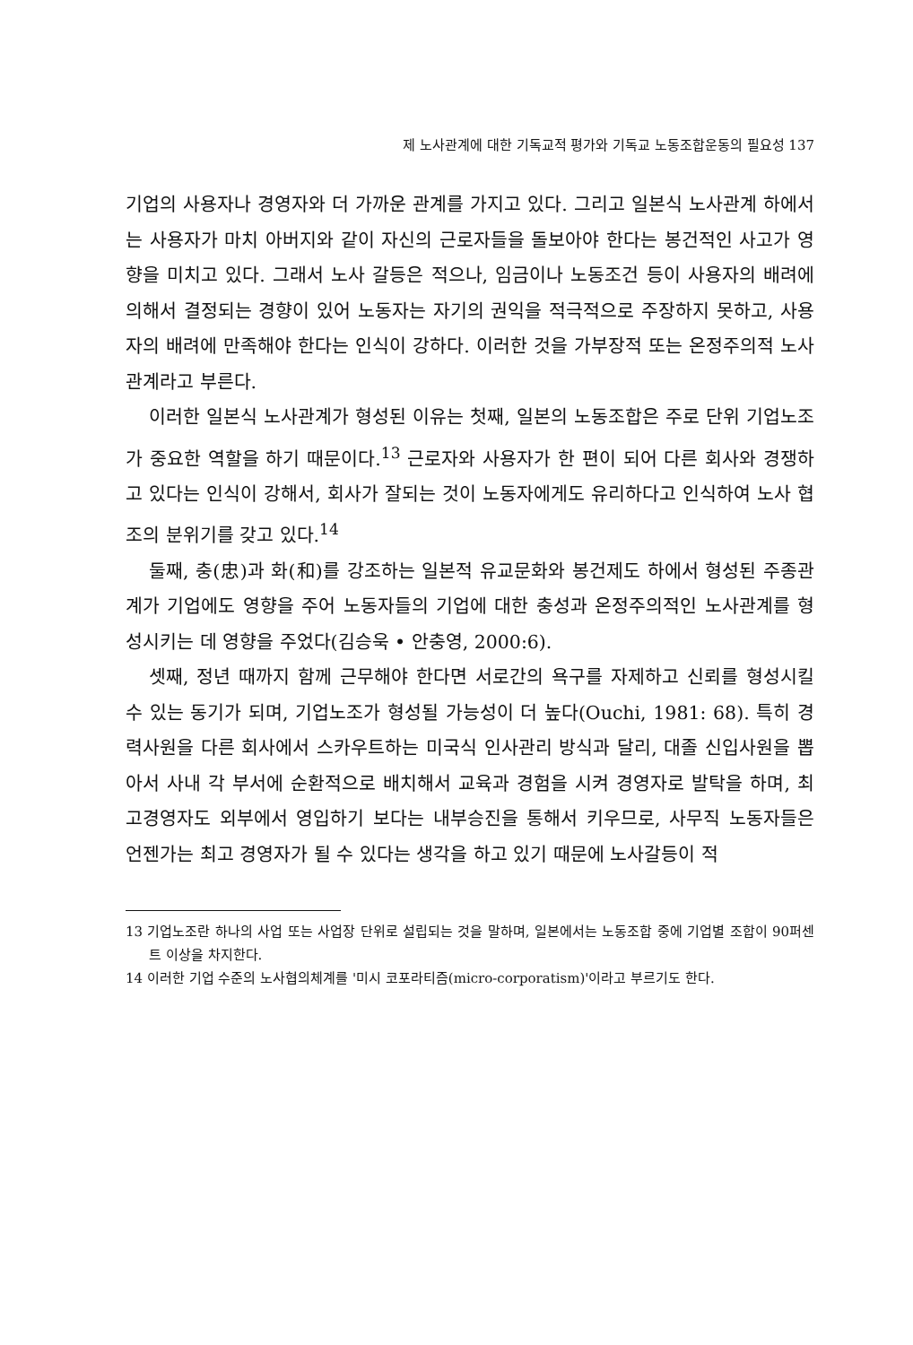제 노사관계에 대한 기독교적 평가와 기독교 노동조합운동의 필요성 137
기업의 사용자나 경영자와 더 가까운 관계를 가지고 있다. 그리고 일본식 노사관계 하에서는 사용자가 마치 아버지와 같이 자신의 근로자들을 돌보아야 한다는 봉건적인 사고가 영향을 미치고 있다. 그래서 노사 갈등은 적으나, 임금이나 노동조건 등이 사용자의 배려에 의해서 결정되는 경향이 있어 노동자는 자기의 권익을 적극적으로 주장하지 못하고, 사용자의 배려에 만족해야 한다는 인식이 강하다. 이러한 것을 가부장적 또는 온정주의적 노사관계라고 부른다.
이러한 일본식 노사관계가 형성된 이유는 첫째, 일본의 노동조합은 주로 단위 기업노조가 중요한 역할을 하기 때문이다.<sup>13</sup> 근로자와 사용자가 한 편이 되어 다른 회사와 경쟁하고 있다는 인식이 강해서, 회사가 잘되는 것이 노동자에게도 유리하다고 인식하여 노사 협조의 분위기를 갖고 있다.<sup>14</sup>
둘째, 충(忠)과 화(和)를 강조하는 일본적 유교문화와 봉건제도 하에서 형성된 주종관계가 기업에도 영향을 주어 노동자들의 기업에 대한 충성과 온정주의적인 노사관계를 형성시키는 데 영향을 주었다(김승욱 • 안충영, 2000:6).
셋째, 정년 때까지 함께 근무해야 한다면 서로간의 욕구를 자제하고 신뢰를 형성시킬 수 있는 동기가 되며, 기업노조가 형성될 가능성이 더 높다(Ouchi, 1981: 68). 특히 경력사원을 다른 회사에서 스카우트하는 미국식 인사관리 방식과 달리, 대졸 신입사원을 뽑아서 사내 각 부서에 순환적으로 배치해서 교육과 경험을 시켜 경영자로 발탁을 하며, 최고경영자도 외부에서 영입하기 보다는 내부승진을 통해서 키우므로, 사무직 노동자들은 언젠가는 최고 경영자가 될 수 있다는 생각을 하고 있기 때문에 노사갈등이 적
13 기업노조란 하나의 사업 또는 사업장 단위로 설립되는 것을 말하며, 일본에서는 노동조합 중에 기업별 조합이 90퍼센트 이상을 차지한다.
14 이러한 기업 수준의 노사협의체계를 '미시 코포라티즘(micro-corporatism)'이라고 부르기도 한다.